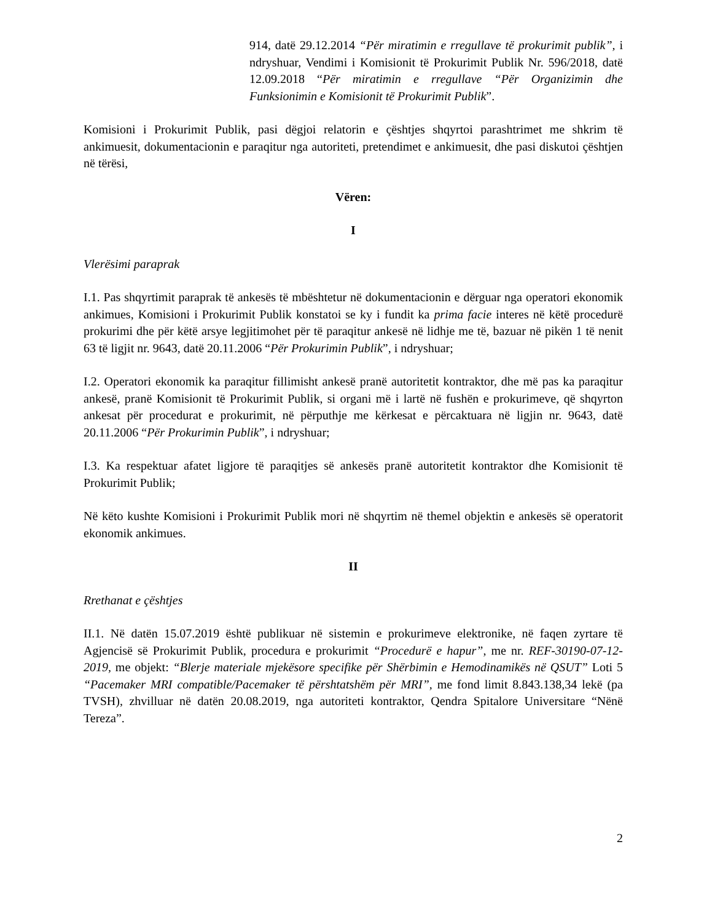914, datë 29.12.2014 “Për miratimin e rregullave të prokurimit publik”, i ndryshuar, Vendimi i Komisionit të Prokurimit Publik Nr. 596/2018, datë 12.09.2018 “Për miratimin e rregullave “Për Organizimin dhe Funksionimin e Komisionit të Prokurimit Publik”.
Komisioni i Prokurimit Publik, pasi dëgjoi relatorin e çështjes shqyrtoi parashtrimet me shkrim të ankimuesit, dokumentacionin e paraqitur nga autoriteti, pretendimet e ankimuesit, dhe pasi diskutoi çështjen në tërësi,
Vëren:
I
Vlerësimi paraprak
I.1. Pas shqyrtimit paraprak të ankesës të mbështetur në dokumentacionin e dërguar nga operatori ekonomik ankimues, Komisioni i Prokurimit Publik konstatoi se ky i fundit ka prima facie interes në këtë procedurë prokurimi dhe për këtë arsye legjitimohet për të paraqitur ankesë në lidhje me të, bazuar në pikën 1 të nenit 63 të ligjit nr. 9643, datë 20.11.2006 “Për Prokurimin Publik”, i ndryshuar;
I.2. Operatori ekonomik ka paraqitur fillimisht ankesë pranë autoritetit kontraktor, dhe më pas ka paraqitur ankesë, pranë Komisionit të Prokurimit Publik, si organi më i lartë në fushën e prokurimeve, që shqyrton ankesat për procedurat e prokurimit, në përputhje me kërkesat e përcaktuara në ligjin nr. 9643, datë 20.11.2006 “Për Prokurimin Publik”, i ndryshuar;
I.3. Ka respektuar afatet ligjore të paraqitjes së ankesës pranë autoritetit kontraktor dhe Komisionit të Prokurimit Publik;
Në këto kushte Komisioni i Prokurimit Publik mori në shqyrtim në themel objektin e ankesës së operatorit ekonomik ankimues.
II
Rrethanat e çështjes
II.1. Në datën 15.07.2019 është publikuar në sistemin e prokurimeve elektronike, në faqen zyrtare të Agjencisë së Prokurimit Publik, procedura e prokurimit “Procedurë e hapur”, me nr. REF-30190-07-12-2019, me objekt: “Blerje materiale mjekësore specifike për Shërbimin e Hemodinamikës në QSUT” Loti 5 “Pacemaker MRI compatible/Pacemaker të përshtatshëm për MRI”, me fond limit 8.843.138,34 lekë (pa TVSH), zhvilluar në datën 20.08.2019, nga autoriteti kontraktor, Qendra Spitalore Universitare “Nënë Tereza”.
2